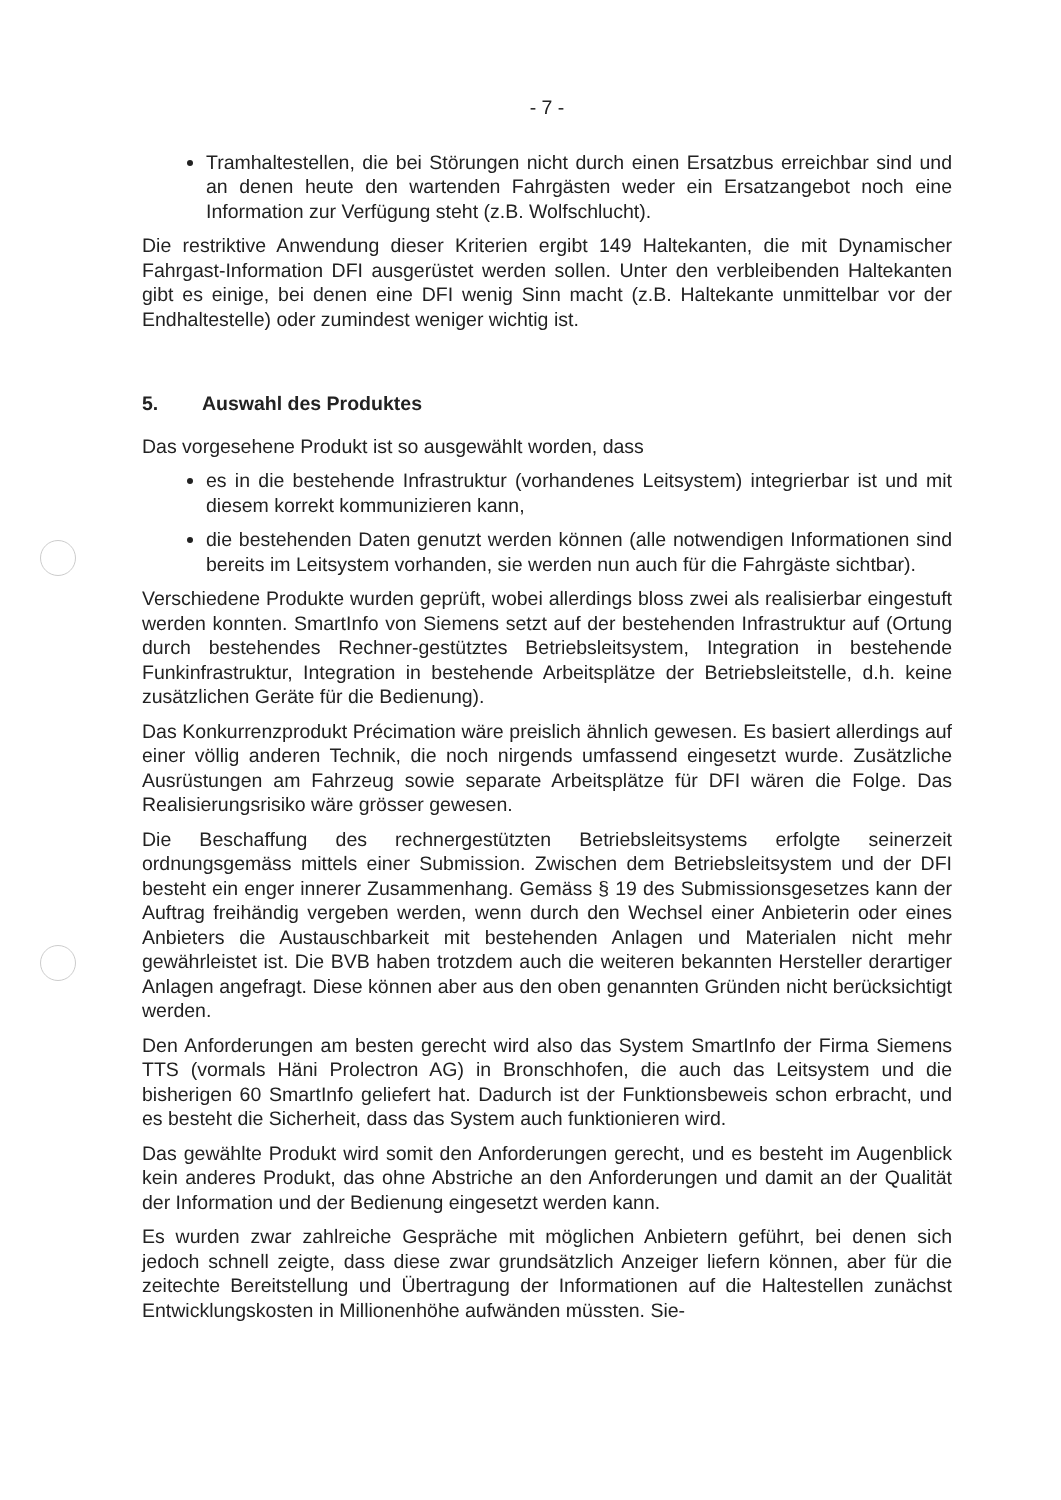- 7 -
Tramhaltestellen, die bei Störungen nicht durch einen Ersatzbus erreichbar sind und an denen heute den wartenden Fahrgästen weder ein Ersatzangebot noch eine Information zur Verfügung steht (z.B. Wolfschlucht).
Die restriktive Anwendung dieser Kriterien ergibt 149 Haltekanten, die mit Dynamischer Fahrgast-Information DFI ausgerüstet werden sollen. Unter den verbleibenden Haltekanten gibt es einige, bei denen eine DFI wenig Sinn macht (z.B. Haltekante unmittelbar vor der Endhaltestelle) oder zumindest weniger wichtig ist.
5. Auswahl des Produktes
Das vorgesehene Produkt ist so ausgewählt worden, dass
es in die bestehende Infrastruktur (vorhandenes Leitsystem) integrierbar ist und mit diesem korrekt kommunizieren kann,
die bestehenden Daten genutzt werden können (alle notwendigen Informationen sind bereits im Leitsystem vorhanden, sie werden nun auch für die Fahrgäste sichtbar).
Verschiedene Produkte wurden geprüft, wobei allerdings bloss zwei als realisierbar eingestuft werden konnten. SmartInfo von Siemens setzt auf der bestehenden Infrastruktur auf (Ortung durch bestehendes Rechner-gestütztes Betriebsleitsystem, Integration in bestehende Funkinfrastruktur, Integration in bestehende Arbeitsplätze der Betriebsleitstelle, d.h. keine zusätzlichen Geräte für die Bedienung).
Das Konkurrenzprodukt Précimation wäre preislich ähnlich gewesen. Es basiert allerdings auf einer völlig anderen Technik, die noch nirgends umfassend eingesetzt wurde. Zusätzliche Ausrüstungen am Fahrzeug sowie separate Arbeitsplätze für DFI wären die Folge. Das Realisierungsrisiko wäre grösser gewesen.
Die Beschaffung des rechnergestützten Betriebsleitsystems erfolgte seinerzeit ordnungsgemäss mittels einer Submission. Zwischen dem Betriebsleitsystem und der DFI besteht ein enger innerer Zusammenhang. Gemäss § 19 des Submissionsgesetzes kann der Auftrag freihändig vergeben werden, wenn durch den Wechsel einer Anbieterin oder eines Anbieters die Austauschbarkeit mit bestehenden Anlagen und Materialen nicht mehr gewährleistet ist. Die BVB haben trotzdem auch die weiteren bekannten Hersteller derartiger Anlagen angefragt. Diese können aber aus den oben genannten Gründen nicht berücksichtigt werden.
Den Anforderungen am besten gerecht wird also das System SmartInfo der Firma Siemens TTS (vormals Häni Prolectron AG) in Bronschhofen, die auch das Leitsystem und die bisherigen 60 SmartInfo geliefert hat. Dadurch ist der Funktionsbeweis schon erbracht, und es besteht die Sicherheit, dass das System auch funktionieren wird.
Das gewählte Produkt wird somit den Anforderungen gerecht, und es besteht im Augenblick kein anderes Produkt, das ohne Abstriche an den Anforderungen und damit an der Qualität der Information und der Bedienung eingesetzt werden kann.
Es wurden zwar zahlreiche Gespräche mit möglichen Anbietern geführt, bei denen sich jedoch schnell zeigte, dass diese zwar grundsätzlich Anzeiger liefern können, aber für die zeitechte Bereitstellung und Übertragung der Informationen auf die Haltestellen zunächst Entwicklungskosten in Millionenhöhe aufwänden müssten. Sie-